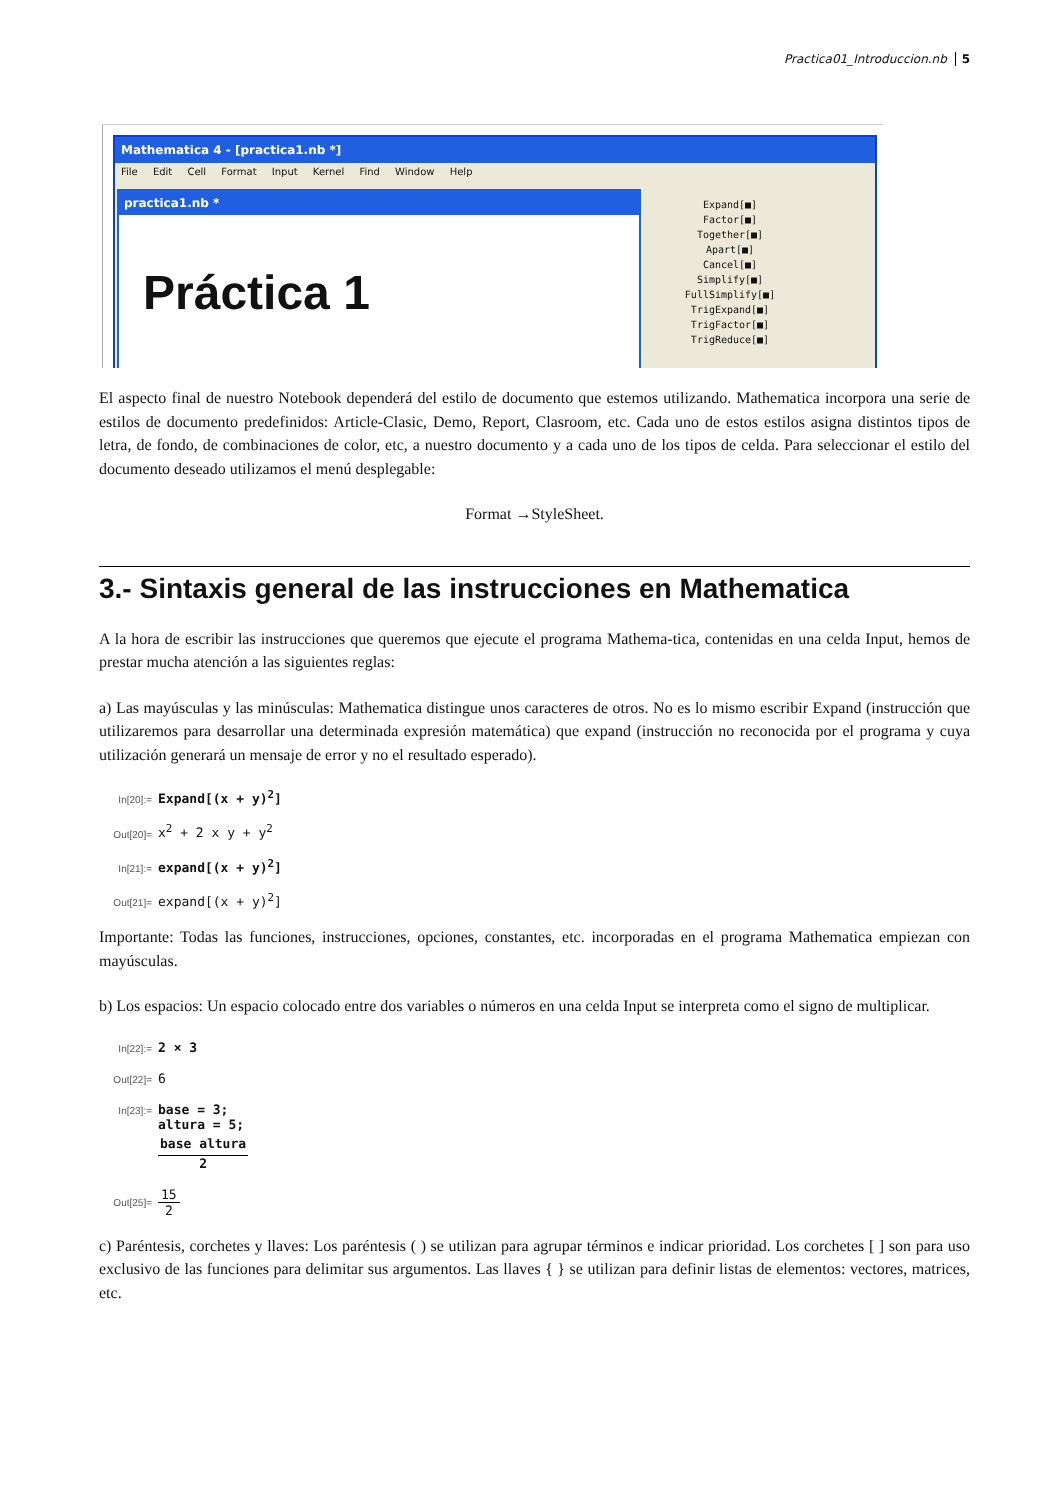Practica01_Introduccion.nb 5
Mathematica 4 - [practica1.nb *]
File Edit Cell Format Input Kernel Find Window Help
practica1.nb *
Práctica 1
Expand[■]
Factor[■]
Together[■]
Apart[■]
Cancel[■]
Simplify[■]
FullSimplify[■]
TrigExpand[■]
TrigFactor[■]
TrigReduce[■]
El aspecto final de nuestro Notebook dependerá del estilo de documento que estemos utilizando. Mathematica incorpora una serie de estilos de documento predefinidos: Article-Clasic, Demo, Report, Clasroom, etc. Cada uno de estos estilos asigna distintos tipos de letra, de fondo, de combinaciones de color, etc, a nuestro documento y a cada uno de los tipos de celda. Para seleccionar el estilo del documento deseado utilizamos el menú desplegable:
Format →StyleSheet.
3.- Sintaxis general de las instrucciones en Mathematica
A la hora de escribir las instrucciones que queremos que ejecute el programa Mathema-tica, contenidas en una celda Input, hemos de prestar mucha atención a las siguientes reglas:
a) Las mayúsculas y las minúsculas: Mathematica distingue unos caracteres de otros. No es lo mismo escribir Expand (instrucción que utilizaremos para desarrollar una determinada expresión matemática) que expand (instrucción no reconocida por el programa y cuya utilización generará un mensaje de error y no el resultado esperado).
In[20]:= Expand[(x + y)<sup>2</sup>]
Out[20]= x<sup>2</sup> + 2 x y + y<sup>2</sup>
In[21]:= expand[(x + y)<sup>2</sup>]
Out[21]= expand[(x + y)<sup>2</sup>]
Importante: Todas las funciones, instrucciones, opciones, constantes, etc. incorporadas en el programa Mathematica empiezan con mayúsculas.
b) Los espacios: Un espacio colocado entre dos variables o números en una celda Input se interpreta como el signo de multiplicar.
In[22]:= 2 × 3
Out[22]= 6
In[23]:= base = 3;
altura = 5;
base altura 2
Out[25]= 15 2
c) Paréntesis, corchetes y llaves: Los paréntesis ( ) se utilizan para agrupar términos e indicar prioridad. Los corchetes [ ] son para uso exclusivo de las funciones para delimitar sus argumentos. Las llaves { } se utilizan para definir listas de elementos: vectores, matrices, etc.